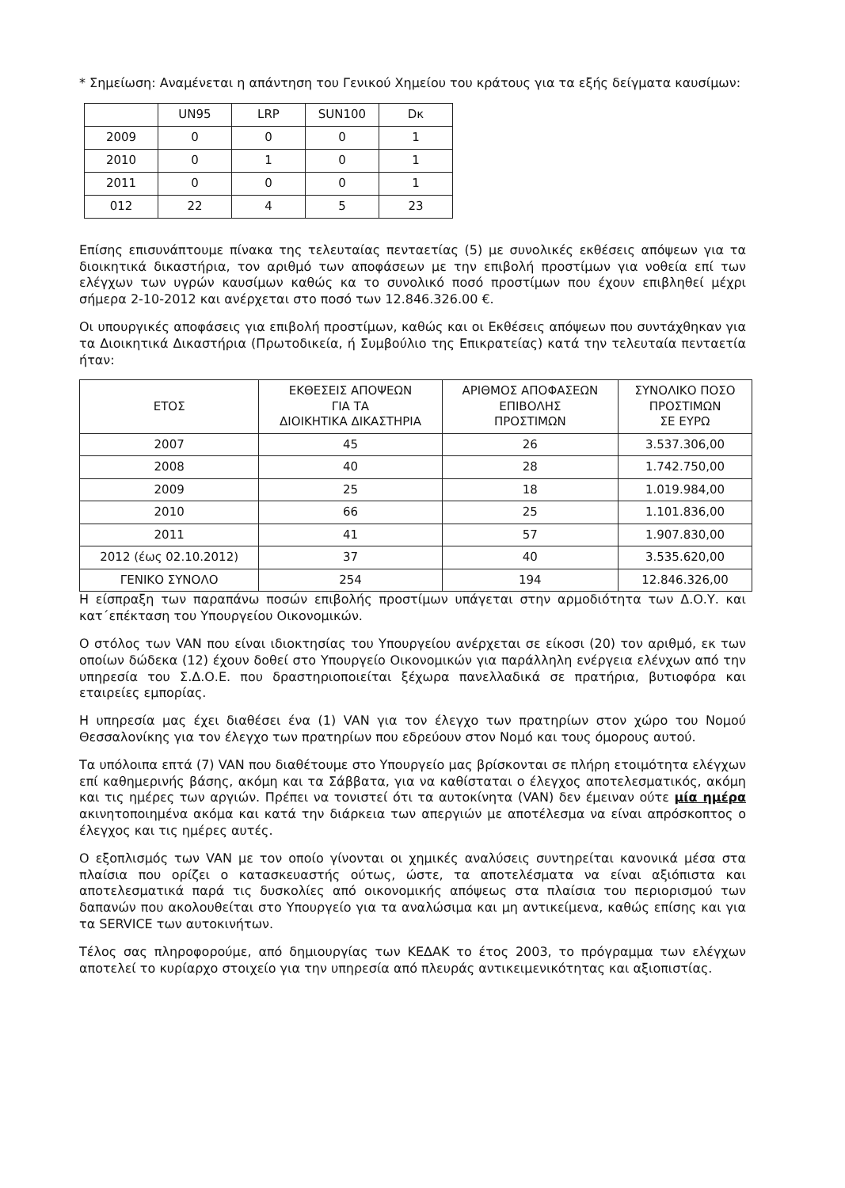* Σημείωση: Αναμένεται η απάντηση του Γενικού Χημείου του κράτους για τα εξής δείγματα καυσίμων:
| | UN95 | LRP | SUN100 | Dκ |
| --- | --- | --- | --- | --- |
| 2009 | 0 | 0 | 0 | 1 |
| 2010 | 0 | 1 | 0 | 1 |
| 2011 | 0 | 0 | 0 | 1 |
| 012 | 22 | 4 | 5 | 23 |
Επίσης επισυνάπτουμε πίνακα της τελευταίας πενταετίας (5) με συνολικές εκθέσεις απόψεων για τα διοικητικά δικαστήρια, τον αριθμό των αποφάσεων με την επιβολή προστίμων για νοθεία επί των ελέγχων των υγρών καυσίμων καθώς κα το συνολικό ποσό προστίμων που έχουν επιβληθεί μέχρι σήμερα 2-10-2012 και ανέρχεται στο ποσό των 12.846.326.00 €.
Οι υπουργικές αποφάσεις για επιβολή προστίμων, καθώς και οι Εκθέσεις απόψεων που συντάχθηκαν για τα Διοικητικά Δικαστήρια (Πρωτοδικεία, ή Συμβούλιο της Επικρατείας) κατά την τελευταία πενταετία ήταν:
| ΕΤΟΣ | ΕΚΘΕΣΕΙΣ ΑΠΟΨΕΩΝ ΓΙΑ ΤΑ ΔΙΟΙΚΗΤΙΚΑ ΔΙΚΑΣΤΗΡΙΑ | ΑΡΙΘΜΟΣ ΑΠΟΦΑΣΕΩΝ ΕΠΙΒΟΛΗΣ ΠΡΟΣΤΙΜΩΝ | ΣΥΝΟΛΙΚΟ ΠΟΣΟ ΠΡΟΣΤΙΜΩΝ ΣΕ ΕΥΡΩ |
| --- | --- | --- | --- |
| 2007 | 45 | 26 | 3.537.306,00 |
| 2008 | 40 | 28 | 1.742.750,00 |
| 2009 | 25 | 18 | 1.019.984,00 |
| 2010 | 66 | 25 | 1.101.836,00 |
| 2011 | 41 | 57 | 1.907.830,00 |
| 2012 (έως 02.10.2012) | 37 | 40 | 3.535.620,00 |
| ΓΕΝΙΚΟ ΣΥΝΟΛΟ | 254 | 194 | 12.846.326,00 |
Η είσπραξη των παραπάνω ποσών επιβολής προστίμων υπάγεται στην αρμοδιότητα των Δ.Ο.Υ. και κατ΄επέκταση του Υπουργείου Οικονομικών.
Ο στόλος των VAN που είναι ιδιοκτησίας του Υπουργείου ανέρχεται σε είκοσι (20) τον αριθμό, εκ των οποίων δώδεκα (12) έχουν δοθεί στο Υπουργείο Οικονομικών για παράλληλη ενέργεια ελένχων από την υπηρεσία του Σ.Δ.Ο.Ε. που δραστηριοποιείται ξέχωρα πανελλαδικά σε πρατήρια, βυτιοφόρα και εταιρείες εμπορίας.
Η υπηρεσία μας έχει διαθέσει ένα (1) VAN για τον έλεγχο των πρατηρίων στον χώρο του Νομού Θεσσαλονίκης για τον έλεγχο των πρατηρίων που εδρεύουν στον Νομό και τους όμορους αυτού.
Τα υπόλοιπα επτά (7) VAN που διαθέτουμε στο Υπουργείο μας βρίσκονται σε πλήρη ετοιμότητα ελέγχων επί καθημερινής βάσης, ακόμη και τα Σάββατα, για να καθίσταται ο έλεγχος αποτελεσματικός, ακόμη και τις ημέρες των αργιών. Πρέπει να τονιστεί ότι τα αυτοκίνητα (VAN) δεν έμειναν ούτε μία ημέρα ακινητοποιημένα ακόμα και κατά την διάρκεια των απεργιών με αποτέλεσμα να είναι απρόσκοπτος ο έλεγχος και τις ημέρες αυτές.
Ο εξοπλισμός των VAN με τον οποίο γίνονται οι χημικές αναλύσεις συντηρείται κανονικά μέσα στα πλαίσια που ορίζει ο κατασκευαστής ούτως, ώστε, τα αποτελέσματα να είναι αξιόπιστα και αποτελεσματικά παρά τις δυσκολίες από οικονομικής απόψεως στα πλαίσια του περιορισμού των δαπανών που ακολουθείται στο Υπουργείο για τα αναλώσιμα και μη αντικείμενα, καθώς επίσης και για τα SERVICE των αυτοκινήτων.
Τέλος σας πληροφορούμε, από δημιουργίας των ΚΕΔΑΚ το έτος 2003, το πρόγραμμα των ελέγχων αποτελεί το κυρίαρχο στοιχείο για την υπηρεσία από πλευράς αντικειμενικότητας και αξιοπιστίας.